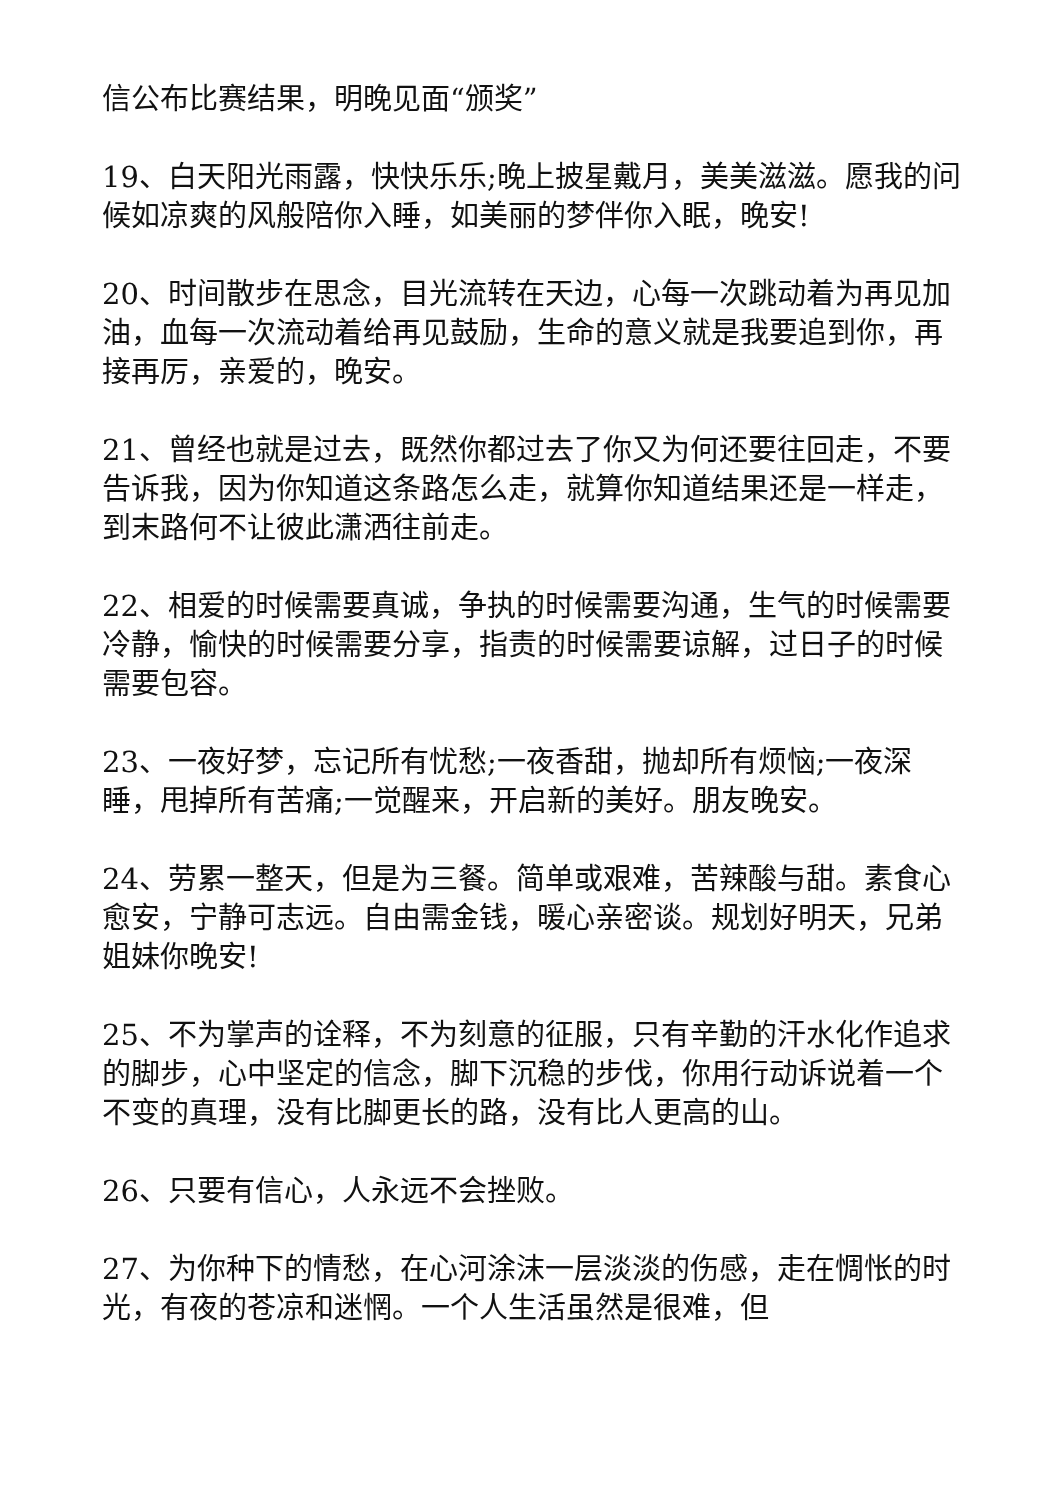信公布比赛结果，明晚见面“颁奖”
19、白天阳光雨露，快快乐乐;晚上披星戴月，美美滋滋。愿我的问候如凉爽的风般陪你入睡，如美丽的梦伴你入眠，晚安!
20、时间散步在思念，目光流转在天边，心每一次跳动着为再见加油，血每一次流动着给再见鼓励，生命的意义就是我要追到你，再接再厉，亲爱的，晚安。
21、曾经也就是过去，既然你都过去了你又为何还要往回走，不要告诉我，因为你知道这条路怎么走，就算你知道结果还是一样走，到末路何不让彼此潇洒往前走。
22、相爱的时候需要真诚，争执的时候需要沟通，生气的时候需要冷静，愉快的时候需要分享，指责的时候需要谅解，过日子的时候需要包容。
23、一夜好梦，忘记所有忧愁;一夜香甜，抛却所有烦恼;一夜深睡，甩掉所有苦痛;一觉醒来，开启新的美好。朋友晚安。
24、劳累一整天，但是为三餐。简单或艰难，苦辣酸与甜。素食心愈安，宁静可志远。自由需金钱，暖心亲密谈。规划好明天，兄弟姐妹你晚安!
25、不为掌声的诠释，不为刻意的征服，只有辛勤的汗水化作追求的脚步，心中坚定的信念，脚下沉稳的步伐，你用行动诉说着一个不变的真理，没有比脚更长的路，没有比人更高的山。
26、只要有信心，人永远不会挫败。
27、为你种下的情愁，在心河涂沫一层淡淡的伤感，走在惆怅的时光，有夜的苍凉和迷惘。一个人生活虽然是很难，但